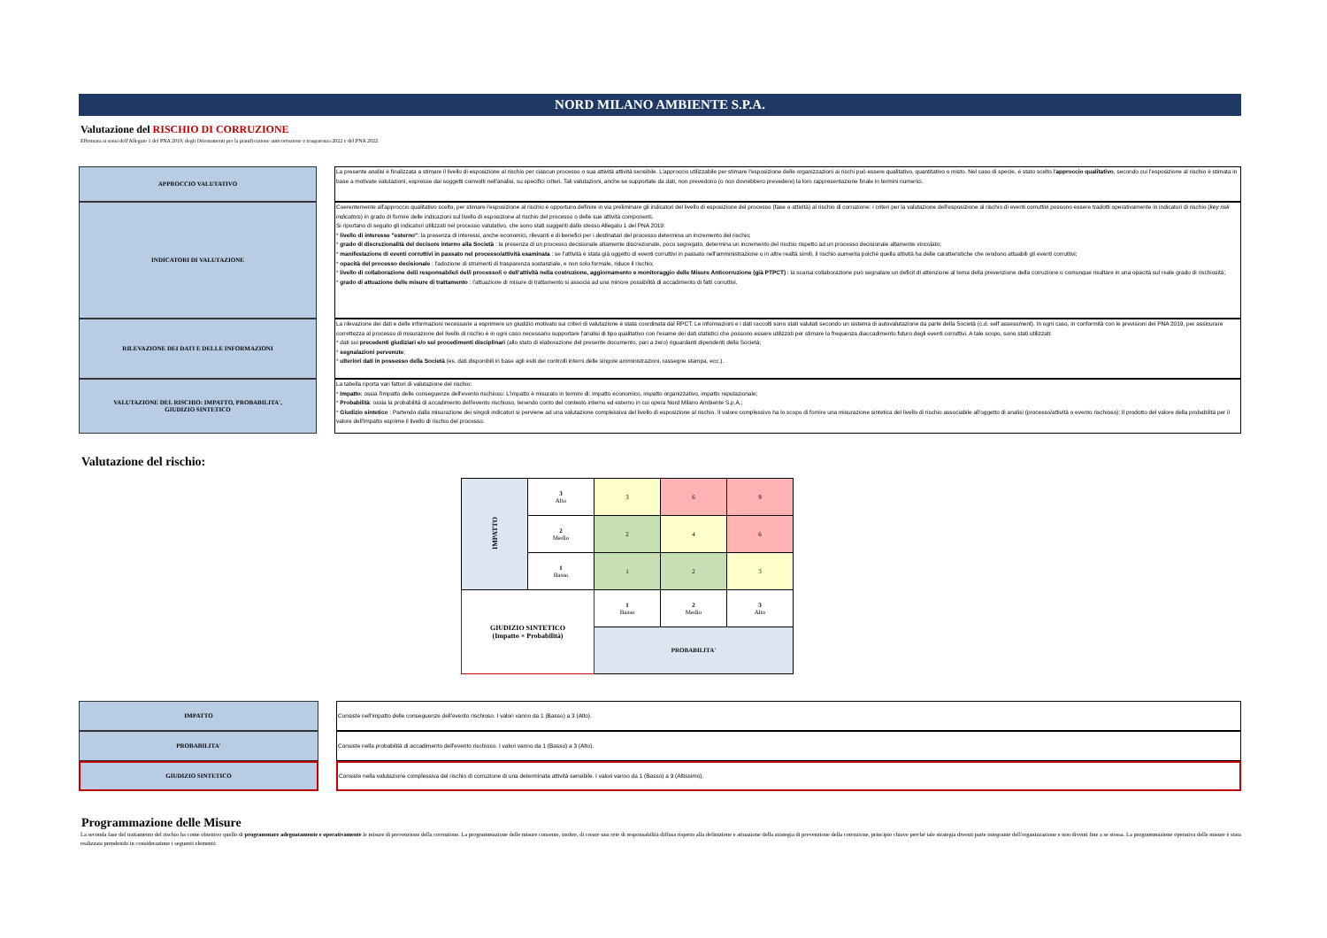NORD MILANO AMBIENTE S.P.A.
Valutazione del RISCHIO DI CORRUZIONE
Effettuata ai sensi dell'Allegato 1 del PNA 2019, degli Orientamenti per la pianificazione anticorruzione e trasparenza 2022 e del PNA 2022.
| APPROCCIO VALUTATIVO | | La presente analisi è finalizzata a stimare il livello di esposizione al rischio per ciascun processo o sua attività attività sensibile. L'approccio utilizzabile per stimare l'esposizione delle organizzazioni ai rischi può essere qualitativo, quantitativo o misto. Nel caso di specie, è stato scelto l' approccio qualitativo , secondo cui l'esposizione al rischio è stimata in base a motivate valutazioni, espresse dai soggetti coinvolti nell'analisi, su specifici criteri. Tali valutazioni, anche se supportate da dati, non prevedono (o non dovrebbero prevedere) la loro rappresentazione finale in termini numerici. |
| INDICATORI DI VALUTAZIONE | | Coerentemente all'approccio qualitativo scelto, per stimare l'esposizione al rischio è opportuno definire in via preliminare gli indicatori del livello di esposizione del processo (fase o attività) al rischio di corruzione: i criteri per la valutazione dell'esposizione al rischio di eventi corruttivi possono essere tradotti operativamente in indicatori di rischio ( key risk indicators ) in grado di fornire delle indicazioni sul livello di esposizione al rischio del processo o delle sue attività componenti. Si riportano di seguito gli indicatori utilizzati nel processo valutativo, che sono stati suggeriti dallo stesso Allegato 1 del PNA 2019: * livello di interesse "esterno" : la presenza di interessi, anche economici, rilevanti e di benefici per i destinatari del processo determina un incremento del rischio; * grado di discrezionalità del decisore interno alla Società : la presenza di un processo decisionale altamente discrezionale, poco segregato, determina un incremento del rischio rispetto ad un processo decisionale altamente vincolato; * manifestazione di eventi corruttivi in passato nel processo/attività esaminata : se l'attività è stata già oggetto di eventi corruttivi in passato nell'amministrazione o in altre realtà simili, il rischio aumenta poiché quella attività ha delle caratteristiche che rendono attuabili gli eventi corruttivi; * opacità del processo decisionale : l'adozione di strumenti di trasparenza sostanziale, e non solo formale, riduce il rischio; * livello di collaborazione del/i responsabile/i del/i processo/i o dell'attività nella costruzione, aggiornamento e monitoraggio delle Misure Anticorruzione (già PTPCT) : la scarsa collaborazione può segnalare un deficit di attenzione al tema della prevenzione della corruzione o comunque risultare in una opacità sul reale grado di rischiosità; * grado di attuazione delle misure di trattamento : l'attuazione di misure di trattamento si associa ad una minore possibilità di accadimento di fatti corruttivi. |
| RILEVAZIONE DEI DATI E DELLE INFORMAZIONI | | La rilevazione dei dati e delle informazioni necessarie a esprimere un giudizio motivato sui criteri di valutazione è stata coordinata dal RPCT. Le informazioni e i dati raccolti sono stati valutati secondo un sistema di autovalutazione da parte della Società (c.d. self assessment). In ogni caso, in conformità con le previsioni del PNA 2019, per assicurare correttezza al processo di misurazione del livello di rischio è in ogni caso necessario supportare l'analisi di tipo qualitativo con l'esame dei dati statistici che possono essere utilizzati per stimare la frequenza diaccadimento futuro degli eventi corruttivi. A tale scopo, sono stati utilizzati: * dati sui precedenti giudiziari e/o sui procedimenti disciplinari (allo stato di elaborazione del presente documento, pari a zero) riguardanti dipendenti della Società; * segnalazioni pervenute ; * ulteriori dati in possesso della Società (es. dati disponibili in base agli esiti dei controlli interni delle singole amministrazioni, rassegne stampa, ecc.). |
| VALUTAZIONE DEL RISCHIO: IMPATTO, PROBABILITA', GIUDIZIO SINTETICO | | La tabella riporta vari fattori di valutazione del rischio: * Impatto : ossia l'impatto delle conseguenze dell'evento rischioso: L'impatto è misurato in termini di: impatto economico, impatto organizzativo, impatto reputazionale; * Probabilità : ossia la probabilità di accadimento dell'evento rischioso, tenendo conto del contesto interno ed esterno in cui opera Nord Milano Ambiente S.p.A.; * Giudizio sintetico : Partendo dalla misurazione dei singoli indicatori si perviene ad una valutazione complessiva del livello di esposizione al rischio. Il valore complessivo ha lo scopo di fornire una misurazione sintetica del livello di rischio associabile all'oggetto di analisi (processo/attività o evento rischioso); Il prodotto del valore della probabilità per il valore dell'impatto esprime il livello di rischio del processo. |
Valutazione del rischio:
| IMPATTO | 3 Alto | 3 | 6 | 9 |
| | 2 Medio | 2 | 4 | 6 |
| | 1 Basso | 1 | 2 | 3 |
| GIUDIZIO SINTETICO (Impatto × Probabilità) | | 1 Basso | 2 Medio | 3 Alto |
| | | PROBABILITA' | | |
| IMPATTO | | Consiste nell'impatto delle conseguenze dell'evento rischioso. I valori vanno da 1 (Basso) a 3 (Alto). |
| PROBABILITA' | | Consiste nella probabilità di accadimento dell'evento rischioso. I valori vanno da 1 (Basso) a 3 (Alto). |
| GIUDIZIO SINTETICO | | Consiste nella valutazione complessiva del rischio di corruzione di una determinata attività sensibile. I valori vanno da 1 (Basso) a 9 (Altissimo). |
Programmazione delle Misure
La seconda fase del trattamento del rischio ha come obiettivo quello di programmare adeguatamente e operativamente le misure di prevenzione della corruzione. La programmazione delle misure consente, inoltre, di creare una rete di responsabilità diffusa rispetto alla definizione e attuazione della strategia di prevenzione della corruzione, principio chiave perché tale strategia diventi parte integrante dell'organizzazione e non diventi fine a se stessa. La programmazione operativa delle misure è stata realizzata prendendo in considerazione i seguenti elementi: